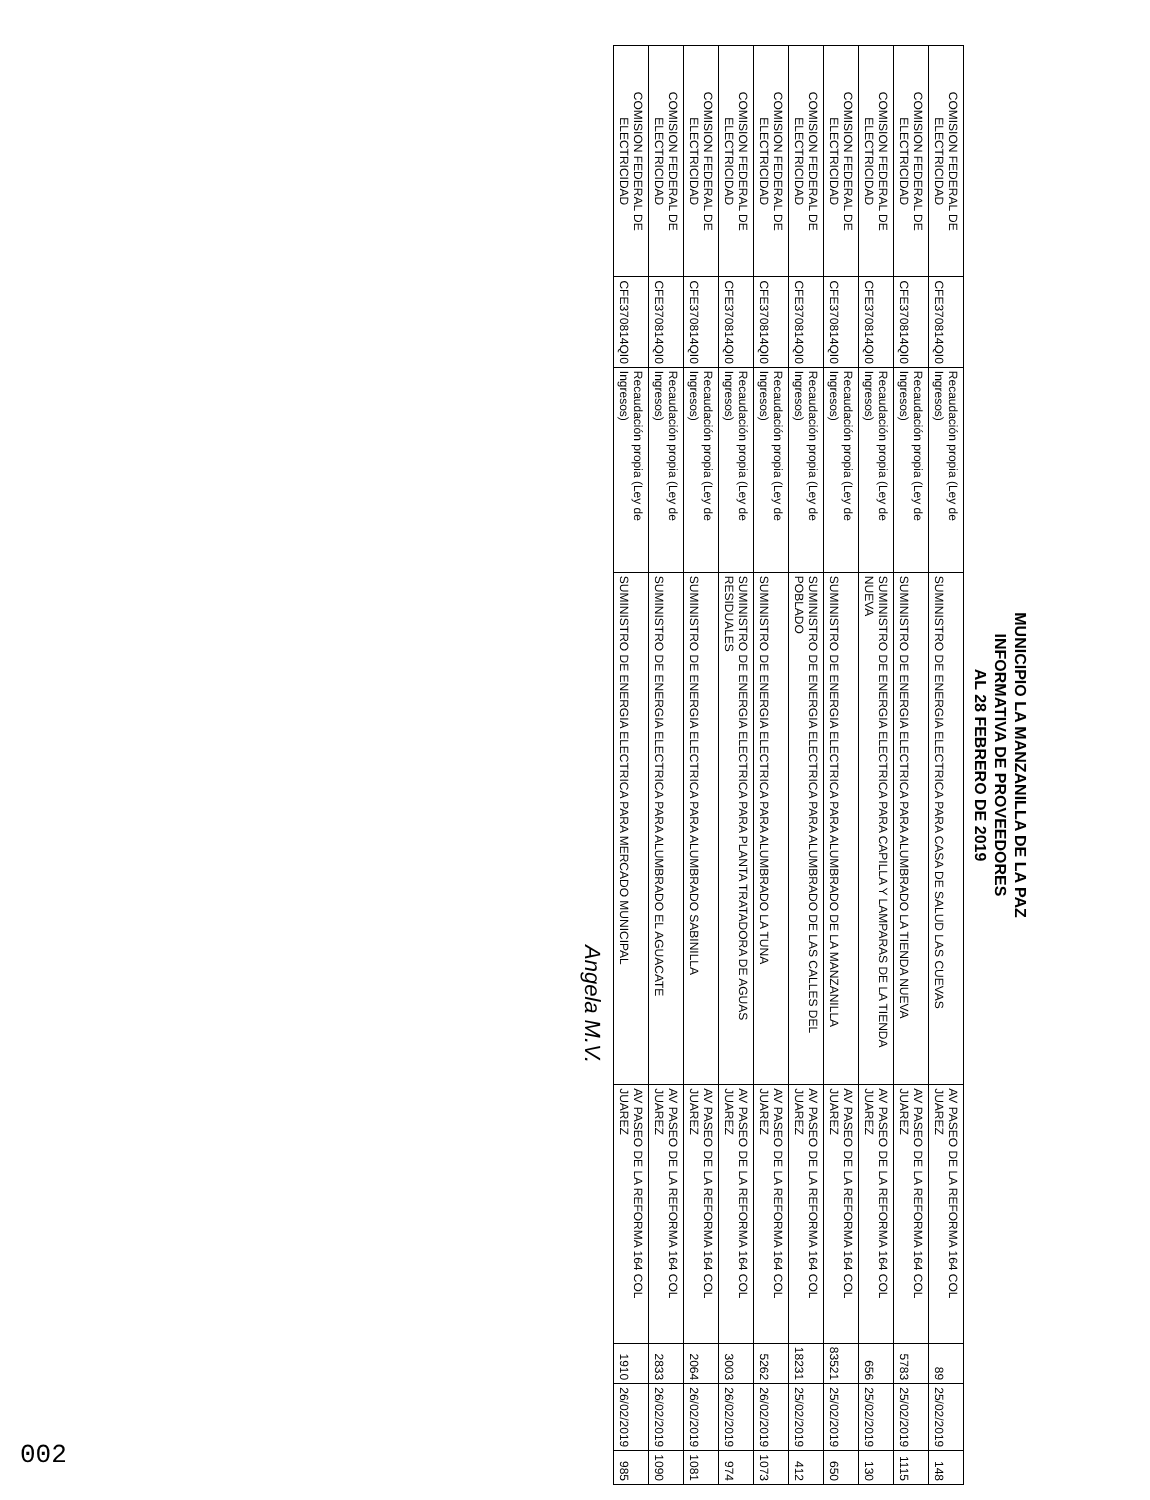MUNICIPIO LA MANZANILLA DE LA PAZ
INFORMATIVA DE PROVEEDORES
AL 28 FEBRERO DE 2019
| COMISION FEDERAL DE ELECTRICIDAD | CFE370814QI0 | Recaudación propia (Ley de Ingresos) | SUMINISTRO DE ENERGIA ELECTRICA PARA CASA DE SALUD LAS CUEVAS | AV PASEO DE LA REFORMA 164 COL JUAREZ | 89 | 25/02/2019 | 148 |
| COMISION FEDERAL DE ELECTRICIDAD | CFE370814QI0 | Recaudación propia (Ley de Ingresos) | SUMINISTRO DE ENERGIA ELECTRICA PARA ALUMBRADO LA TIENDA NUEVA | AV PASEO DE LA REFORMA 164 COL JUAREZ | 5783 | 25/02/2019 | 1115 |
| COMISION FEDERAL DE ELECTRICIDAD | CFE370814QI0 | Recaudación propia (Ley de Ingresos) | SUMINISTRO DE ENERGIA ELECTRICA PARA CAPILLA Y LAMPARAS DE LA TIENDA NUEVA | AV PASEO DE LA REFORMA 164 COL JUAREZ | 656 | 25/02/2019 | 130 |
| COMISION FEDERAL DE ELECTRICIDAD | CFE370814QI0 | Recaudación propia (Ley de Ingresos) | SUMINISTRO DE ENERGIA ELECTRICA PARA ALUMBRADO DE LA MANZANILLA | AV PASEO DE LA REFORMA 164 COL JUAREZ | 83521 | 25/02/2019 | 650 |
| COMISION FEDERAL DE ELECTRICIDAD | CFE370814QI0 | Recaudación propia (Ley de Ingresos) | SUMINISTRO DE ENERGIA ELECTRICA PARA ALUMBRADO DE LAS CALLES DEL POBLADO | AV PASEO DE LA REFORMA 164 COL JUAREZ | 18231 | 25/02/2019 | 412 |
| COMISION FEDERAL DE ELECTRICIDAD | CFE370814QI0 | Recaudación propia (Ley de Ingresos) | SUMINISTRO DE ENERGIA ELECTRICA PARA ALUMBRADO LA TUNA | AV PASEO DE LA REFORMA 164 COL JUAREZ | 5262 | 26/02/2019 | 1073 |
| COMISION FEDERAL DE ELECTRICIDAD | CFE370814QI0 | Recaudación propia (Ley de Ingresos) | SUMINISTRO DE ENERGIA ELECTRICA PARA PLANTA TRATADORA DE AGUAS RESIDUALES | AV PASEO DE LA REFORMA 164 COL JUAREZ | 3003 | 26/02/2019 | 974 |
| COMISION FEDERAL DE ELECTRICIDAD | CFE370814QI0 | Recaudación propia (Ley de Ingresos) | SUMINISTRO DE ENERGIA ELECTRICA PARA ALUMBRADO SABINILLA | AV PASEO DE LA REFORMA 164 COL JUAREZ | 2064 | 26/02/2019 | 1081 |
| COMISION FEDERAL DE ELECTRICIDAD | CFE370814QI0 | Recaudación propia (Ley de Ingresos) | SUMINISTRO DE ENERGIA ELECTRICA PARA ALUMBRADO EL AGUACATE | AV PASEO DE LA REFORMA 164 COL JUAREZ | 2833 | 26/02/2019 | 1090 |
| COMISION FEDERAL DE ELECTRICIDAD | CFE370814QI0 | Recaudación propia (Ley de Ingresos) | SUMINISTRO DE ENERGIA ELECTRICA PARA MERCADO MUNICIPAL | AV PASEO DE LA REFORMA 164 COL JUAREZ | 1910 | 26/02/2019 | 985 |
Angela M.V.
002